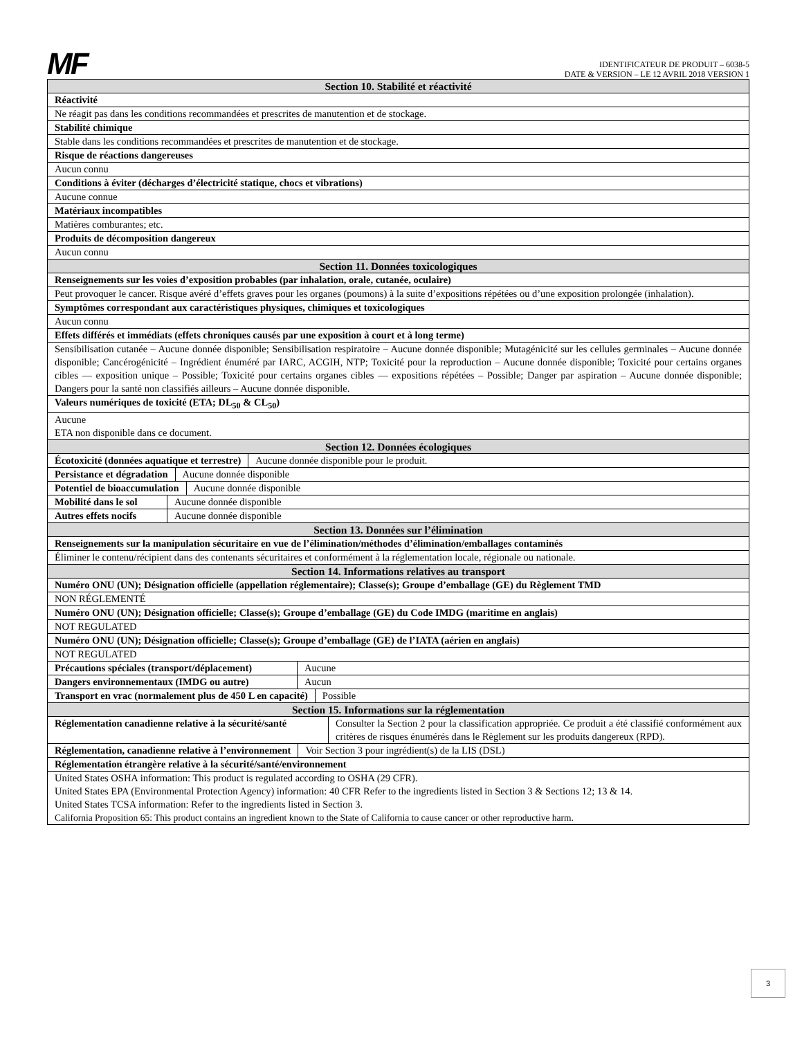MF
IDENTIFICATEUR DE PRODUIT – 6038-5
DATE & VERSION – LE 12 AVRIL 2018 VERSION 1
| Section 10. Stabilité et réactivité |
| Réactivité |
| Ne réagit pas dans les conditions recommandées et prescrites de manutention et de stockage. |
| Stabilité chimique |
| Stable dans les conditions recommandées et prescrites de manutention et de stockage. |
| Risque de réactions dangereuses |
| Aucun connu |
| Conditions à éviter (décharges d’électricité statique, chocs et vibrations) |
| Aucune connue |
| Matériaux incompatibles |
| Matières comburantes; etc. |
| Produits de décomposition dangereux |
| Aucun connu |
| Section 11. Données toxicologiques |
| Renseignements sur les voies d’exposition probables (par inhalation, orale, cutanée, oculaire) |
| Peut provoquer le cancer. Risque avéré d’effets graves pour les organes (poumons) à la suite d’expositions répétées ou d’une exposition prolongée (inhalation). |
| Symptômes correspondant aux caractéristiques physiques, chimiques et toxicologiques |
| Aucun connu |
| Effets différés et immédiats (effets chroniques causés par une exposition à court et à long terme) |
| Sensibilisation cutanée – Aucune donnée disponible; Sensibilisation respiratoire – Aucune donnée disponible; Mutagénicité sur les cellules germinales – Aucune donnée disponible; Cancérogénicité – Ingrédient énuméré par IARC, ACGIH, NTP; Toxicité pour la reproduction – Aucune donnée disponible; Toxicité pour certains organes cibles — exposition unique – Possible; Toxicité pour certains organes cibles — expositions répétées – Possible; Danger par aspiration – Aucune donnée disponible; Dangers pour la santé non classifiés ailleurs – Aucune donnée disponible. |
| Valeurs numériques de toxicité (ETA; DL<sub>50</sub> & CL<sub>50</sub>) |
| Aucune ETA non disponible dans ce document. |
| Section 12. Données écologiques |
| Écotoxicité (données aquatique et terrestre) Aucune donnée disponible pour le produit. |
| Persistance et dégradation Aucune donnée disponible |
| Potentiel de bioaccumulation Aucune donnée disponible |
| Mobilité dans le sol Aucune donnée disponible |
| Autres effets nocifs Aucune donnée disponible |
| Section 13. Données sur l’élimination |
| Renseignements sur la manipulation sécuritaire en vue de l’élimination/méthodes d’élimination/emballages contaminés |
| Éliminer le contenu/récipient dans des contenants sécuritaires et conformément à la réglementation locale, régionale ou nationale. |
| Section 14. Informations relatives au transport |
| Numéro ONU (UN); Désignation officielle (appellation réglementaire); Classe(s); Groupe d’emballage (GE) du Règlement TMD |
| NON RÉGLEMENTÉ |
| Numéro ONU (UN); Désignation officielle; Classe(s); Groupe d’emballage (GE) du Code IMDG (maritime en anglais) |
| NOT REGULATED |
| Numéro ONU (UN); Désignation officielle; Classe(s); Groupe d’emballage (GE) de l’IATA (aérien en anglais) |
| NOT REGULATED |
| Précautions spéciales (transport/déplacement) Aucune |
| Dangers environnementaux (IMDG ou autre) Aucun |
| Transport en vrac (normalement plus de 450 L en capacité) Possible |
| Section 15. Informations sur la réglementation |
| Réglementation canadienne relative à la sécurité/santé Consulter la Section 2 pour la classification appropriée. Ce produit a été classifié conformément aux critères de risques énumérés dans le Règlement sur les produits dangereux (RPD). |
| Réglementation, canadienne relative à l’environnement Voir Section 3 pour ingrédient(s) de la LIS (DSL) |
| Réglementation étrangère relative à la sécurité/santé/environnement |
| United States OSHA information: This product is regulated according to OSHA (29 CFR). United States EPA (Environmental Protection Agency) information: 40 CFR Refer to the ingredients listed in Section 3 & Sections 12; 13 & 14. United States TCSA information: Refer to the ingredients listed in Section 3. California Proposition 65: This product contains an ingredient known to the State of California to cause cancer or other reproductive harm. |
3